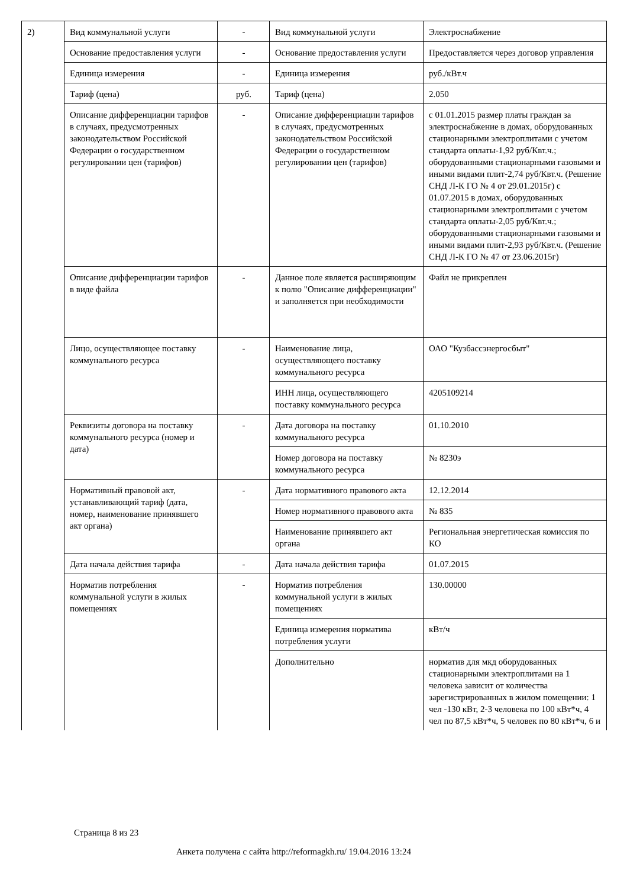| 2) | Вид коммунальной услуги | - | Вид коммунальной услуги | Электроснабжение |
| | Основание предоставления услуги | - | Основание предоставления услуги | Предоставляется через договор управления |
| | Единица измерения | - | Единица измерения | руб./кВт.ч |
| | Тариф (цена) | руб. | Тариф (цена) | 2.050 |
| | Описание дифференциации тарифов в случаях, предусмотренных законодательством Российской Федерации о государственном регулировании цен (тарифов) | - | Описание дифференциации тарифов в случаях, предусмотренных законодательством Российской Федерации о государственном регулировании цен (тарифов) | с 01.01.2015 размер платы граждан за электроснабжение в домах, оборудованных стационарными электроплитами с учетом стандарта оплаты-1,92 руб/Квт.ч.; оборудованными стационарными газовыми и иными видами плит-2,74 руб/Квт.ч. (Решение СНД Л-К ГО № 4 от 29.01.2015г) с 01.07.2015 в домах, оборудованных стационарными электроплитами с учетом стандарта оплаты-2,05 руб/Квт.ч.; оборудованными стационарными газовыми и иными видами плит-2,93 руб/Квт.ч. (Решение СНД Л-К ГО № 47 от 23.06.2015г) |
| | Описание дифференциации тарифов в виде файла | - | Данное поле является расширяющим к полю "Описание дифференциации" и заполняется при необходимости | Файл не прикреплен |
| | Лицо, осуществляющее поставку коммунального ресурса | - | Наименование лица, осуществляющего поставку коммунального ресурса | ОАО "Кузбассэнергосбыт" |
| | | | ИНН лица, осуществляющего поставку коммунального ресурса | 4205109214 |
| | Реквизиты договора на поставку коммунального ресурса (номер и дата) | - | Дата договора на поставку коммунального ресурса | 01.10.2010 |
| | | | Номер договора на поставку коммунального ресурса | № 8230э |
| | Нормативный правовой акт, устанавливающий тариф (дата, номер, наименование принявшего акт органа) | - | Дата нормативного правового акта | 12.12.2014 |
| | | | Номер нормативного правового акта | № 835 |
| | | | Наименование принявшего акт органа | Региональная энергетическая комиссия по КО |
| | Дата начала действия тарифа | - | Дата начала действия тарифа | 01.07.2015 |
| | Норматив потребления коммунальной услуги в жилых помещениях | - | Норматив потребления коммунальной услуги в жилых помещениях | 130.00000 |
| | | | Единица измерения норматива потребления услуги | кВт/ч |
| | | | Дополнительно | норматив для мкд оборудованных стационарными электроплитами на 1 человека зависит от количества зарегистрированных в жилом помещении: 1 чел -130 кВт, 2-3 человека по 100 кВт*ч, 4 чел по 87,5 кВт*ч, 5 человек по 80 кВт*ч, 6 и |
Страница 8 из 23
Анкета получена с сайта http://reformagkh.ru/ 19.04.2016 13:24